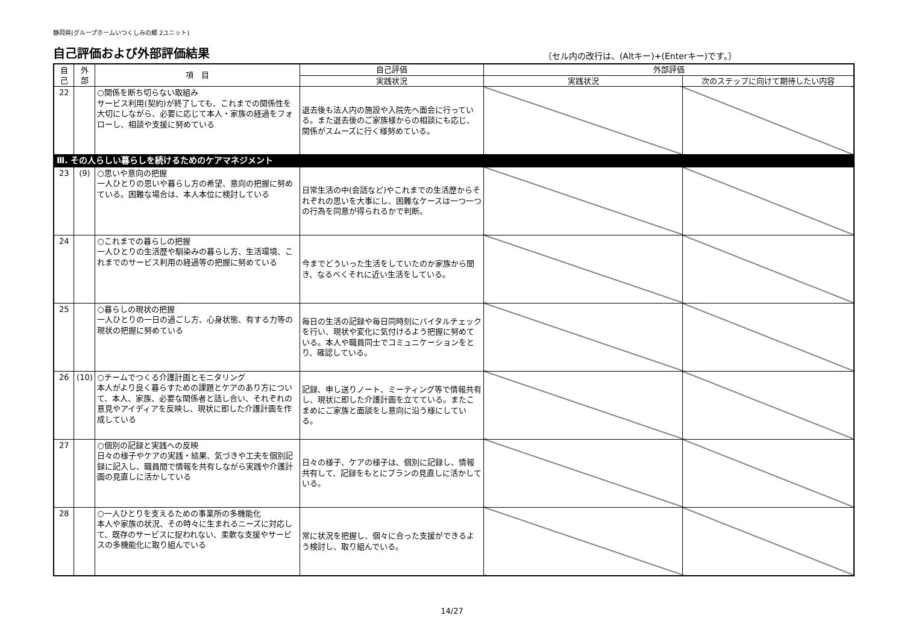静岡県(グループホームいつくしみの郷 2ユニット)
自己評価および外部評価結果
〔セル内の改行は、(Altキー)+(Enterキー)です。〕
| 自 己 | 外 部 | 項 目 | 自己評価 | 外部評価 | |
| --- | --- | --- | --- | --- | --- |
| | | | 実践状況 | 実践状況 | 次のステップに向けて期待したい内容 |
| 22 | | ○関係を断ち切らない取組み サービス利用(契約)が終了しても、これまでの関係性を大切にしながら、必要に応じて本人・家族の経過をフォローし、相談や支援に努めている | 退去後も法人内の施設や入院先へ面会に行っている。また退去後のご家族様からの相談にも応じ、関係がスムーズに行く様努めている。 | | |
| Ⅲ. その人らしい暮らしを続けるためのケアマネジメント | | | | | |
| 23 | (9) | ○思いや意向の把握 一人ひとりの思いや暮らし方の希望、意向の把握に努めている。困難な場合は、本人本位に検討している | 日常生活の中(会話など)やこれまでの生活歴からそれぞれの思いを大事にし、困難なケースは一つ一つの行為を同意が得られるかで判断。 | | |
| 24 | | ○これまでの暮らしの把握 一人ひとりの生活歴や馴染みの暮らし方、生活環境、これまでのサービス利用の経過等の把握に努めている | 今までどういった生活をしていたのか家族から聞き、なるべくそれに近い生活をしている。 | | |
| 25 | | ○暮らしの現状の把握 一人ひとりの一日の過ごし方、心身状態、有する力等の現状の把握に努めている | 毎日の生活の記録や毎日同時刻にバイタルチェックを行い、現状や変化に気付けるよう把握に努めている。本人や職員同士でコミュニケーションをとり、確認している。 | | |
| 26 | (10) | ○チームでつくる介護計画とモニタリング 本人がより良く暮らすための課題とケアのあり方について、本人、家族、必要な関係者と話し合い、それぞれの意見やアイディアを反映し、現状に即した介護計画を作成している | 記録、申し送りノート、ミーティング等で情報共有し、現状に即した介護計画を立てている。またこまめにご家族と面談をし意向に沿う様にしている。 | | |
| 27 | | ○個別の記録と実践への反映 日々の様子やケアの実践・結果、気づきや工夫を個別記録に記入し、職員間で情報を共有しながら実践や介護計画の見直しに活かしている | 日々の様子、ケアの様子は、個別に記録し、情報共有して、記録をもとにプランの見直しに活かしている。 | | |
| 28 | | ○一人ひとりを支えるための事業所の多機能化 本人や家族の状況、その時々に生まれるニーズに対応して、既存のサービスに捉われない、柔軟な支援やサービスの多機能化に取り組んでいる | 常に状況を把握し、個々に合った支援ができるよう検討し、取り組んでいる。 | | |
14/27